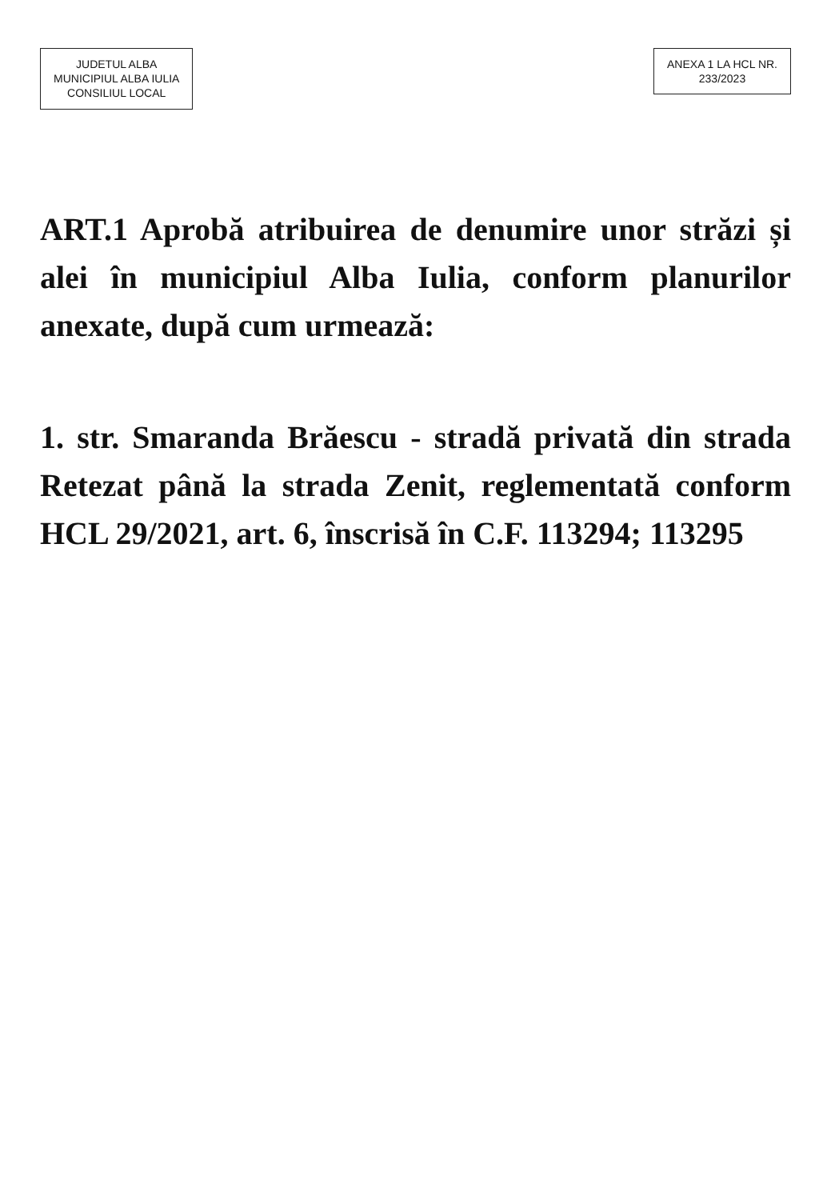JUDETUL ALBA
MUNICIPIUL ALBA IULIA
CONSILIUL LOCAL
ANEXA 1 LA HCL NR.
233/2023
ART.1 Aprobă atribuirea de denumire unor străzi și alei în municipiul Alba Iulia, conform planurilor anexate, după cum urmează:
1. str. Smaranda Brăescu - stradă privată din strada Retezat până la strada Zenit, reglementată conform HCL 29/2021, art. 6, înscrisă în C.F. 113294; 113295